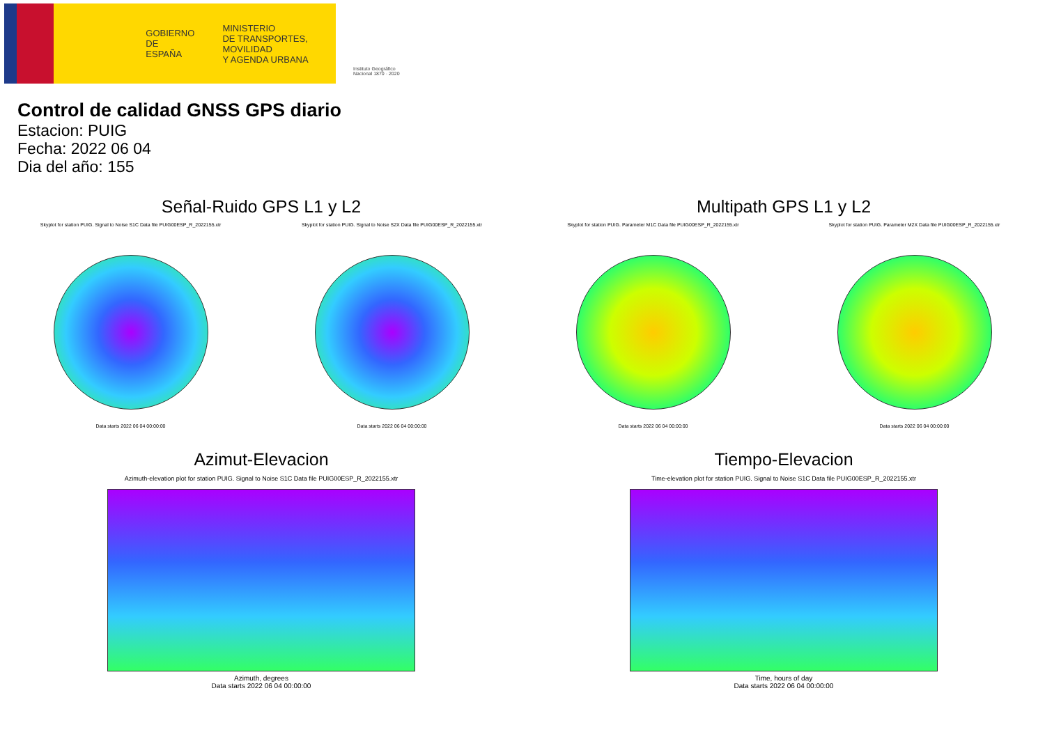GOBIERNO
DE ESPAÑA
MINISTERIO
DE TRANSPORTES, MOVILIDAD
Y AGENDA URBANA
Instituto Geográfico
Nacional 1870 · 2020
Control de calidad GNSS GPS diario
Estacion: PUIG
Fecha: 2022 06 04
Dia del año: 155
Señal-Ruido GPS L1 y L2
Skyplot for station PUIG. Signal to Noise S1C Data file PUIG00ESP_R_2022155.xtr
Data starts 2022 06 04 00:00:00
Skyplot for station PUIG. Signal to Noise S2X Data file PUIG00ESP_R_2022155.xtr
Data starts 2022 06 04 00:00:00
Multipath GPS L1 y L2
Skyplot for station PUIG. Parameter M1C Data file PUIG00ESP_R_2022155.xtr
Data starts 2022 06 04 00:00:00
Skyplot for station PUIG. Parameter M2X Data file PUIG00ESP_R_2022155.xtr
Data starts 2022 06 04 00:00:00
Azimut-Elevacion
Azimuth-elevation plot for station PUIG. Signal to Noise S1C Data file PUIG00ESP_R_2022155.xtr
Azimuth, degrees
Data starts 2022 06 04 00:00:00
Tiempo-Elevacion
Time-elevation plot for station PUIG. Signal to Noise S1C Data file PUIG00ESP_R_2022155.xtr
Time, hours of day
Data starts 2022 06 04 00:00:00